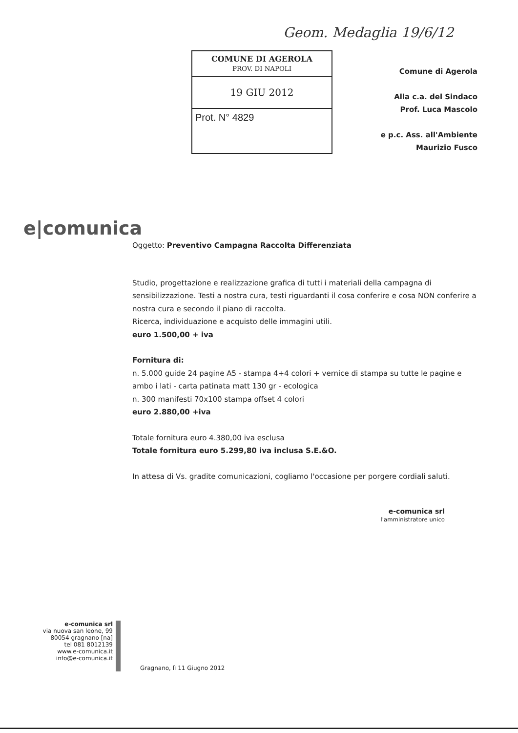Geom. Medaglia 19/6/12
COMUNE DI AGEROLA
PROV. DI NAPOLI
19 GIU 2012
Prot. N° 4829
Comune di Agerola
Alla c.a. del Sindaco
Prof. Luca Mascolo
e p.c. Ass. all'Ambiente
Maurizio Fusco
e|comunica
Oggetto: Preventivo Campagna Raccolta Differenziata
Studio, progettazione e realizzazione grafica di tutti i materiali della campagna di sensibilizzazione. Testi a nostra cura, testi riguardanti il cosa conferire e cosa NON conferire a nostra cura e secondo il piano di raccolta.
Ricerca, individuazione e acquisto delle immagini utili.
euro 1.500,00 + iva
Fornitura di:
n. 5.000 guide 24 pagine A5 - stampa 4+4 colori + vernice di stampa su tutte le pagine e ambo i lati - carta patinata matt 130 gr - ecologica
n. 300 manifesti 70x100 stampa offset 4 colori
euro 2.880,00 +iva
Totale fornitura euro 4.380,00 iva esclusa
Totale fornitura euro 5.299,80 iva inclusa S.E.&O.
In attesa di Vs. gradite comunicazioni, cogliamo l'occasione per porgere cordiali saluti.
e-comunica srl
l'amministratore unico
e-comunica srl
via nuova san leone, 99
80054 gragnano [na]
tel 081 8012139
www.e-comunica.it
info@e-comunica.it
Gragnano, lì 11 Giugno 2012